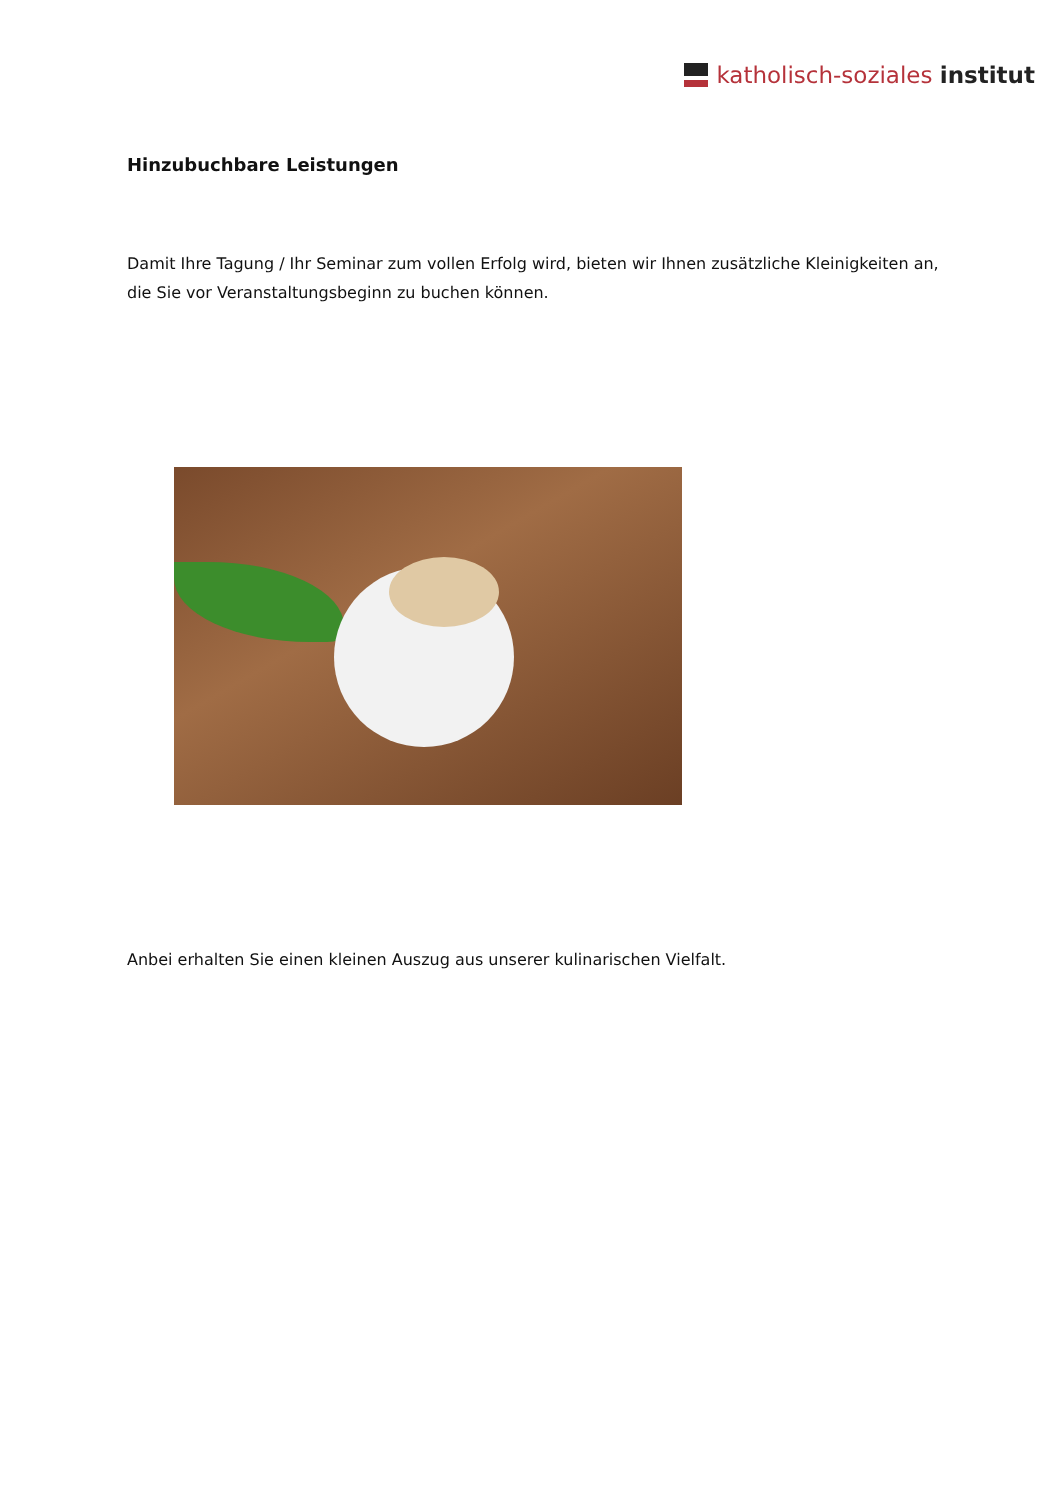katholisch-soziales institut
Hinzubuchbare Leistungen
Damit Ihre Tagung / Ihr Seminar zum vollen Erfolg wird, bieten wir Ihnen zusätzliche Kleinigkeiten an, die Sie vor Veranstaltungsbeginn zu buchen können.
Anbei erhalten Sie einen kleinen Auszug aus unserer kulinarischen Vielfalt.